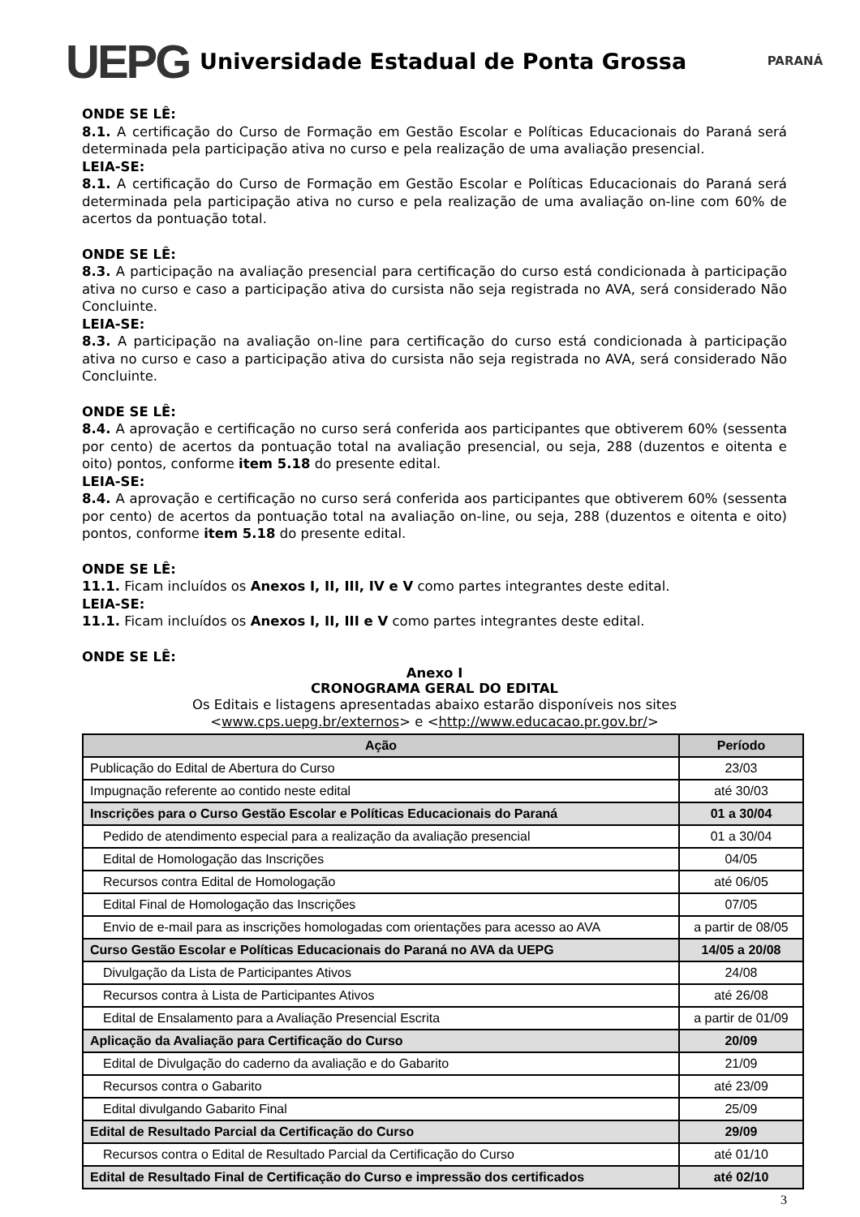UEPG
Universidade Estadual de Ponta Grossa
PARANÁ
ONDE SE LÊ:
8.1. A certificação do Curso de Formação em Gestão Escolar e Políticas Educacionais do Paraná será determinada pela participação ativa no curso e pela realização de uma avaliação presencial.
LEIA-SE:
8.1. A certificação do Curso de Formação em Gestão Escolar e Políticas Educacionais do Paraná será determinada pela participação ativa no curso e pela realização de uma avaliação on-line com 60% de acertos da pontuação total.
ONDE SE LÊ:
8.3. A participação na avaliação presencial para certificação do curso está condicionada à participação ativa no curso e caso a participação ativa do cursista não seja registrada no AVA, será considerado Não Concluinte.
LEIA-SE:
8.3. A participação na avaliação on-line para certificação do curso está condicionada à participação ativa no curso e caso a participação ativa do cursista não seja registrada no AVA, será considerado Não Concluinte.
ONDE SE LÊ:
8.4. A aprovação e certificação no curso será conferida aos participantes que obtiverem 60% (sessenta por cento) de acertos da pontuação total na avaliação presencial, ou seja, 288 (duzentos e oitenta e oito) pontos, conforme item 5.18 do presente edital.
LEIA-SE:
8.4. A aprovação e certificação no curso será conferida aos participantes que obtiverem 60% (sessenta por cento) de acertos da pontuação total na avaliação on-line, ou seja, 288 (duzentos e oitenta e oito) pontos, conforme item 5.18 do presente edital.
ONDE SE LÊ:
11.1. Ficam incluídos os Anexos I, II, III, IV e V como partes integrantes deste edital.
LEIA-SE:
11.1. Ficam incluídos os Anexos I, II, III e V como partes integrantes deste edital.
ONDE SE LÊ:
Anexo I
CRONOGRAMA GERAL DO EDITAL
Os Editais e listagens apresentadas abaixo estarão disponíveis nos sites
<www.cps.uepg.br/externos> e <http://www.educacao.pr.gov.br/>
| Ação | Período |
| --- | --- |
| Publicação do Edital de Abertura do Curso | 23/03 |
| Impugnação referente ao contido neste edital | até 30/03 |
| Inscrições para o Curso Gestão Escolar e Políticas Educacionais do Paraná | 01 a 30/04 |
| Pedido de atendimento especial para a realização da avaliação presencial | 01 a 30/04 |
| Edital de Homologação das Inscrições | 04/05 |
| Recursos contra Edital de Homologação | até 06/05 |
| Edital Final de Homologação das Inscrições | 07/05 |
| Envio de e-mail para as inscrições homologadas com orientações para acesso ao AVA | a partir de 08/05 |
| Curso Gestão Escolar e Políticas Educacionais do Paraná no AVA da UEPG | 14/05 a 20/08 |
| Divulgação da Lista de Participantes Ativos | 24/08 |
| Recursos contra à Lista de Participantes Ativos | até 26/08 |
| Edital de Ensalamento para a Avaliação Presencial Escrita | a partir de 01/09 |
| Aplicação da Avaliação para Certificação do Curso | 20/09 |
| Edital de Divulgação do caderno da avaliação e do Gabarito | 21/09 |
| Recursos contra o Gabarito | até 23/09 |
| Edital divulgando Gabarito Final | 25/09 |
| Edital de Resultado Parcial da Certificação do Curso | 29/09 |
| Recursos contra o Edital de Resultado Parcial da Certificação do Curso | até 01/10 |
| Edital de Resultado Final de Certificação do Curso e impressão dos certificados | até 02/10 |
3